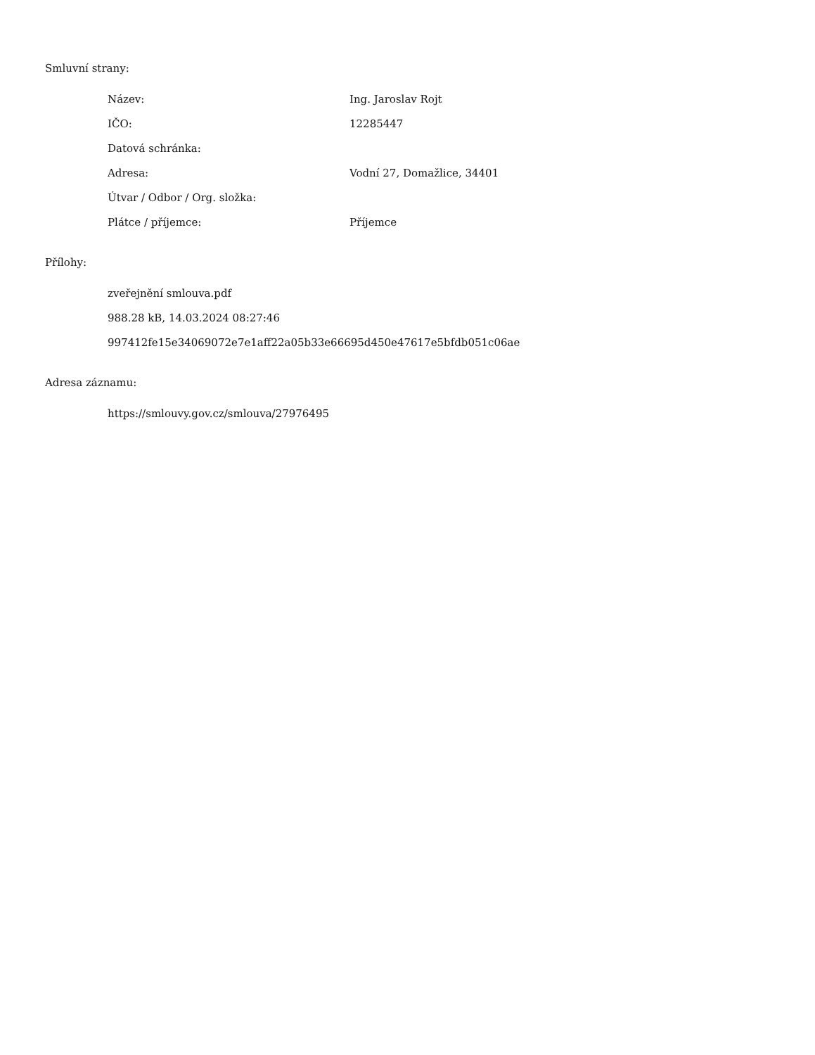Smluvní strany:
| Název: | Ing. Jaroslav Rojt |
| IČO: | 12285447 |
| Datová schránka: | |
| Adresa: | Vodní 27, Domažlice, 34401 |
| Útvar / Odbor / Org. složka: | |
| Plátce / příjemce: | Příjemce |
Přílohy:
zveřejnění smlouva.pdf
988.28 kB, 14.03.2024 08:27:46
997412fe15e34069072e7e1aff22a05b33e66695d450e47617e5bfdb051c06ae
Adresa záznamu:
https://smlouvy.gov.cz/smlouva/27976495